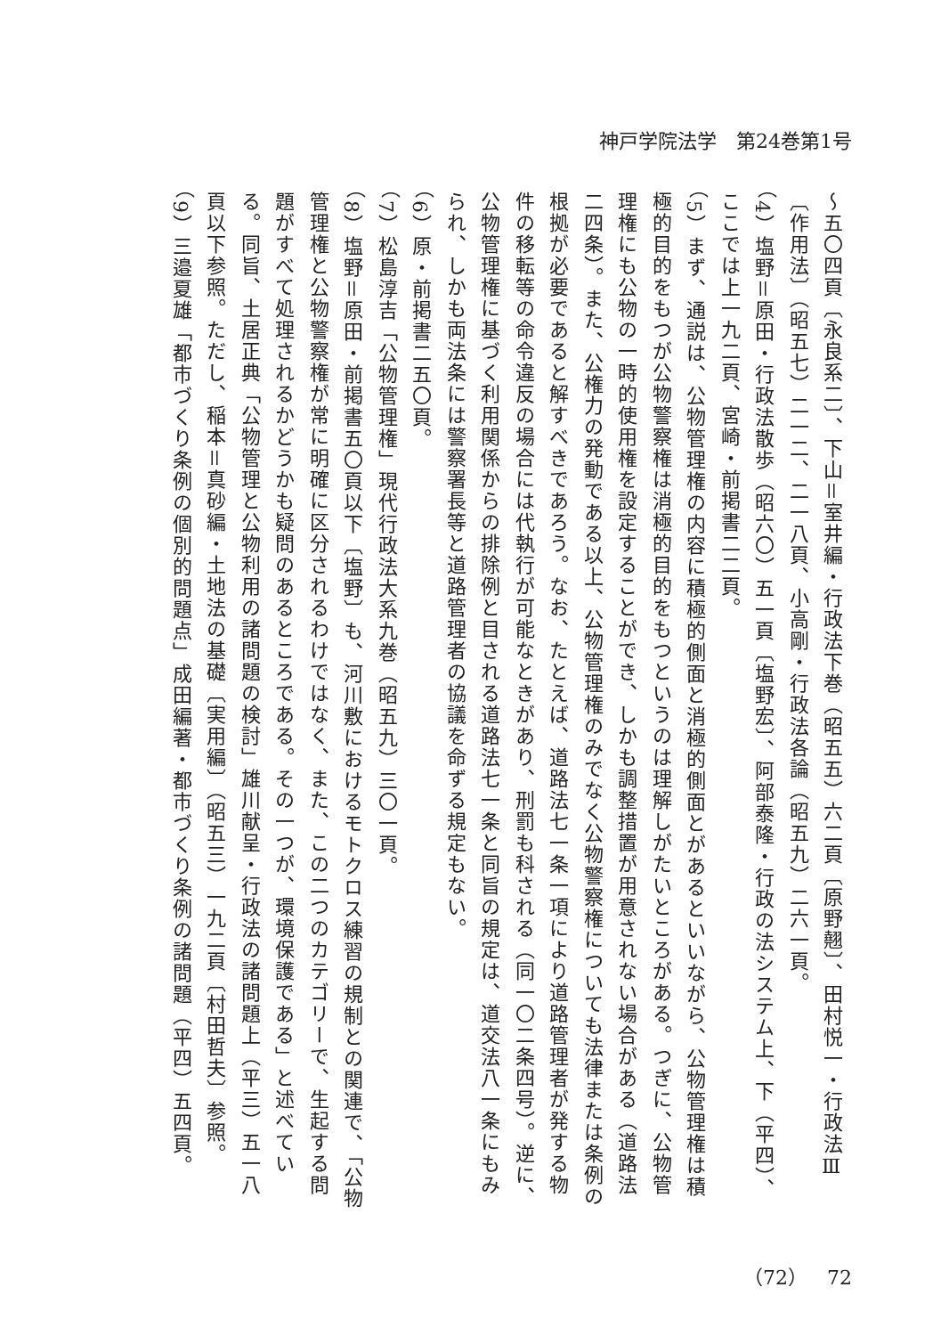神戸学院法学　第24巻第1号
～五〇四頁〔永良系二〕、下山＝室井編・行政法下巻（昭五五）六二頁〔原野翹〕、田村悦一・行政法Ⅲ〔作用法〕（昭五七）二一二、二一八頁、小高剛・行政法各論（昭五九）二六一頁。
（4）塩野＝原田・行政法散歩（昭六〇）五一頁〔塩野宏〕、阿部泰隆・行政の法システム上、下（平四）、ここでは上一九二頁、宮崎・前掲書二二頁。
（5）まず、通説は、公物管理権の内容に積極的側面と消極的側面とがあるといいながら、公物管理権は積極的目的をもつが公物警察権は消極的目的をもつというのは理解しがたいところがある。つぎに、公物管理権にも公物の一時的使用権を設定することができ、しかも調整措置が用意されない場合がある（道路法二四条）。また、公権力の発動である以上、公物管理権のみでなく公物警察権についても法律または条例の根拠が必要であると解すべきであろう。なお、たとえば、道路法七一条一項により道路管理者が発する物件の移転等の命令違反の場合には代執行が可能なときがあり、刑罰も科される（同一〇二条四号）。逆に、公物管理権に基づく利用関係からの排除例と目される道路法七一条と同旨の規定は、道交法八一条にもみられ、しかも両法条には警察署長等と道路管理者の協議を命ずる規定もない。
（6）原・前掲書二五〇頁。
（7）松島淳吉「公物管理権」現代行政法大系九巻（昭五九）三〇一頁。
（8）塩野＝原田・前掲書五〇頁以下〔塩野〕も、河川敷におけるモトクロス練習の規制との関連で、「公物管理権と公物警察権が常に明確に区分されるわけではなく、また、この二つのカテゴリーで、生起する問題がすべて処理されるかどうかも疑問のあるところである。その一つが、環境保護である」と述べている。同旨、土居正典「公物管理と公物利用の諸問題の検討」雄川献呈・行政法の諸問題上（平三）五一八頁以下参照。ただし、稲本＝真砂編・土地法の基礎〔実用編〕（昭五三）一九二頁〔村田哲夫〕参照。
（9）三邉夏雄「都市づくり条例の個別的問題点」成田編著・都市づくり条例の諸問題（平四）五四頁。
（72）　72